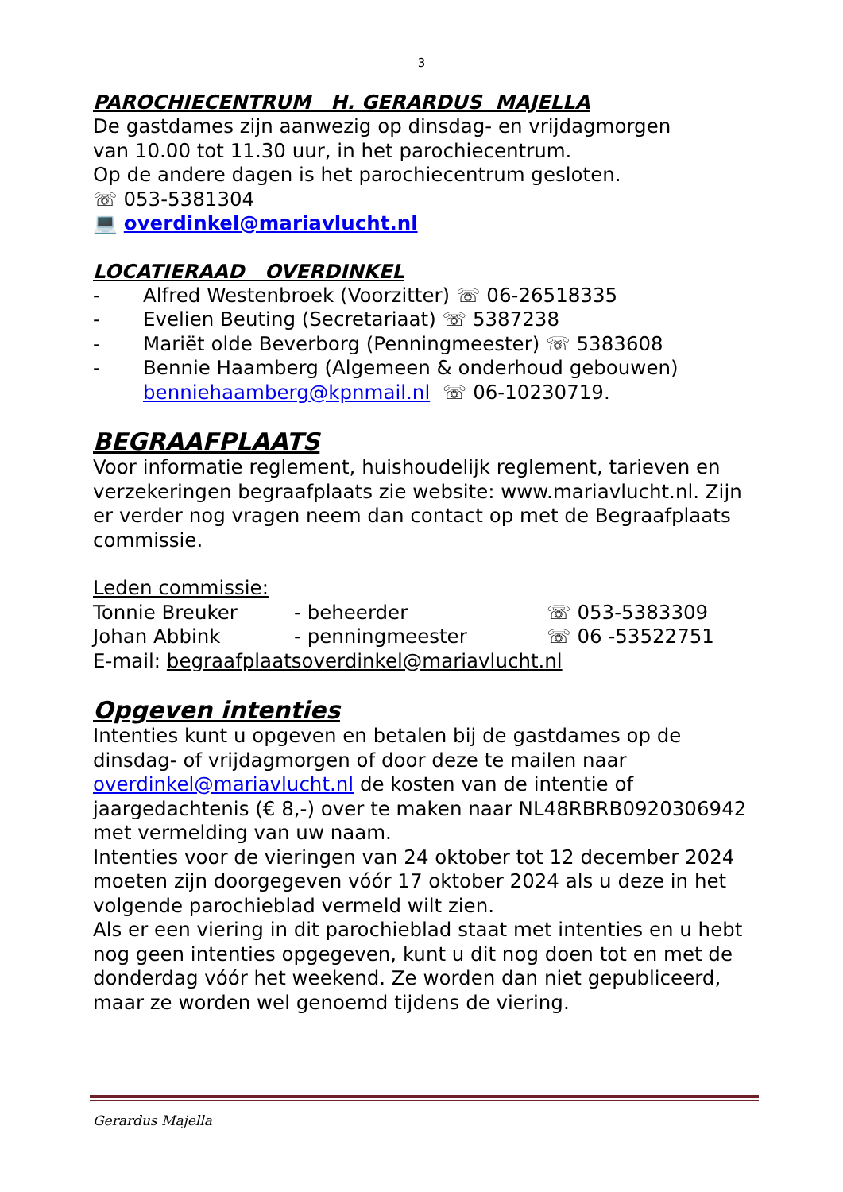3
PAROCHIECENTRUM H. GERARDUS MAJELLA
De gastdames zijn aanwezig op dinsdag- en vrijdagmorgen
van 10.00 tot 11.30 uur, in het parochiecentrum.
Op de andere dagen is het parochiecentrum gesloten.
☏ 053-5381304
💻 overdinkel@mariavlucht.nl
LOCATIERAAD OVERDINKEL
- Alfred Westenbroek (Voorzitter) ☏ 06-26518335
- Evelien Beuting (Secretariaat) ☏ 5387238
- Mariët olde Beverborg (Penningmeester) ☏ 5383608
- Bennie Haamberg (Algemeen & onderhoud gebouwen)
benniehaamberg@kpnmail.nl ☏ 06-10230719.
BEGRAAFPLAATS
Voor informatie reglement, huishoudelijk reglement, tarieven en verzekeringen begraafplaats zie website: www.mariavlucht.nl. Zijn er verder nog vragen neem dan contact op met de Begraafplaats commissie.
Leden commissie:
Tonnie Breuker - beheerder ☏ 053-5383309
Johan Abbink - penningmeester ☏ 06 -53522751
E-mail: begraafplaatsoverdinkel@mariavlucht.nl
Opgeven intenties
Intenties kunt u opgeven en betalen bij de gastdames op de dinsdag- of vrijdagmorgen of door deze te mailen naar overdinkel@mariavlucht.nl de kosten van de intentie of jaargedachtenis (€ 8,-) over te maken naar NL48RBRB0920306942 met vermelding van uw naam.
Intenties voor de vieringen van 24 oktober tot 12 december 2024 moeten zijn doorgegeven vóór 17 oktober 2024 als u deze in het volgende parochieblad vermeld wilt zien.
Als er een viering in dit parochieblad staat met intenties en u hebt nog geen intenties opgegeven, kunt u dit nog doen tot en met de donderdag vóór het weekend. Ze worden dan niet gepubliceerd, maar ze worden wel genoemd tijdens de viering.
Gerardus Majella